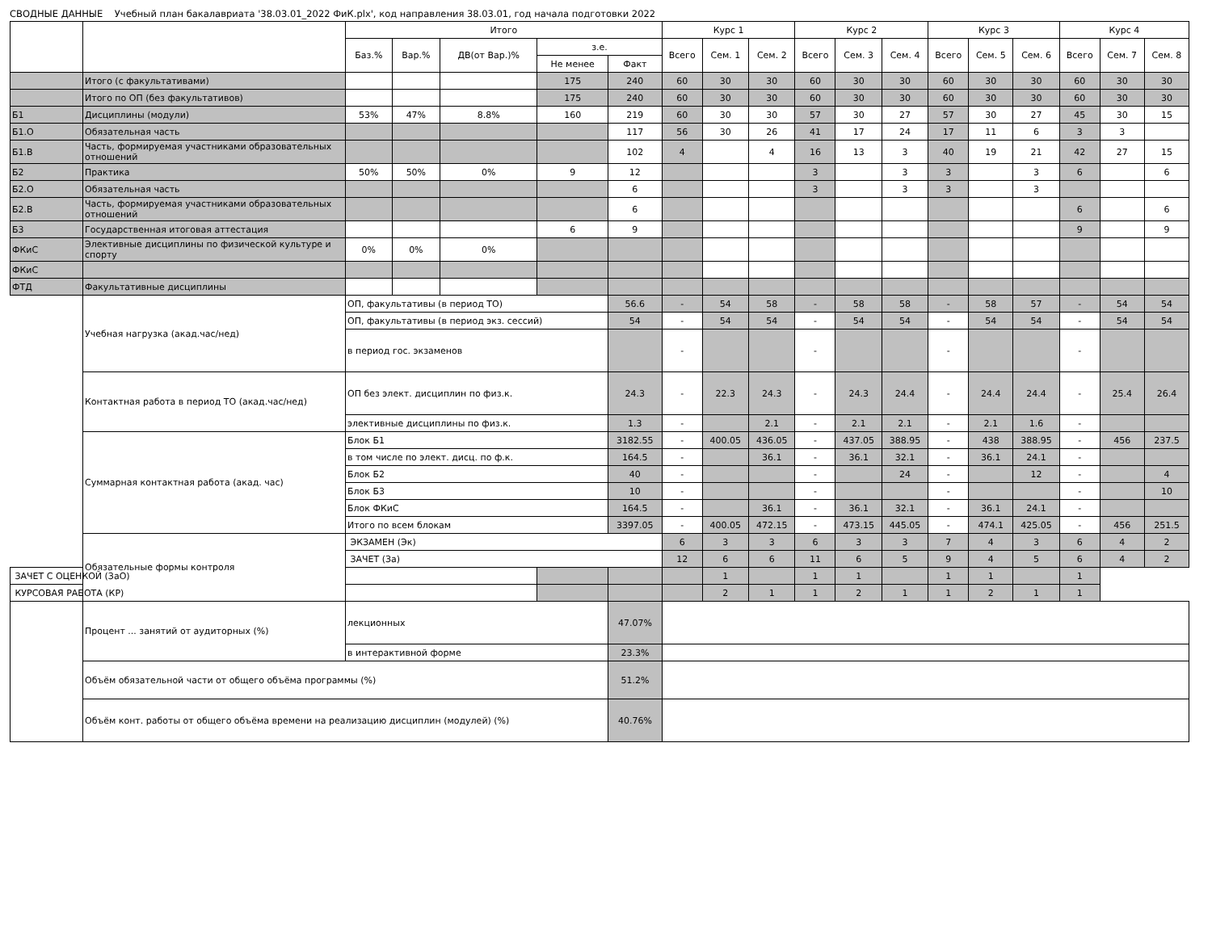СВОДНЫЕ ДАННЫЕ Учебный план бакалавриата '38.03.01_2022 ФиК.plx', код направления 38.03.01, год начала подготовки 2022
| | | Итого | | | | | Курс 1 | | | Курс 2 | | | Курс 3 | | | Курс 4 | | |
| --- | --- | --- | --- | --- | --- | --- | --- | --- | --- | --- | --- | --- | --- | --- | --- | --- | --- | --- |
| | | Баз.% | Вар.% | ДВ(от Вар.)% | з.е. | | Всего | Сем. 1 | Сем. 2 | Всего | Сем. 3 | Сем. 4 | Всего | Сем. 5 | Сем. 6 | Всего | Сем. 7 | Сем. 8 |
| | | | | | Не менее | Факт | | | | | | | | | | | | |
| | Итого (с факультативами) | | | | 175 | 240 | 60 | 30 | 30 | 60 | 30 | 30 | 60 | 30 | 30 | 60 | 30 | 30 |
| | Итого по ОП (без факультативов) | | | | 175 | 240 | 60 | 30 | 30 | 60 | 30 | 30 | 60 | 30 | 30 | 60 | 30 | 30 |
| Б1 | Дисциплины (модули) | 53% | 47% | 8.8% | 160 | 219 | 60 | 30 | 30 | 57 | 30 | 27 | 57 | 30 | 27 | 45 | 30 | 15 |
| Б1.О | Обязательная часть | | | | | 117 | 56 | 30 | 26 | 41 | 17 | 24 | 17 | 11 | 6 | 3 | 3 | |
| Б1.В | Часть, формируемая участниками образовательных отношений | | | | | 102 | 4 | | 4 | 16 | 13 | 3 | 40 | 19 | 21 | 42 | 27 | 15 |
| Б2 | Практика | 50% | 50% | 0% | 9 | 12 | | | | 3 | | 3 | 3 | | 3 | 6 | | 6 |
| Б2.О | Обязательная часть | | | | | 6 | | | | 3 | | 3 | 3 | | 3 | | | |
| Б2.В | Часть, формируемая участниками образовательных отношений | | | | | 6 | | | | | | | | | | 6 | | 6 |
| Б3 | Государственная итоговая аттестация | | | | 6 | 9 | | | | | | | | | | 9 | | 9 |
| ФКиС | Элективные дисциплины по физической культуре и спорту | 0% | 0% | 0% | | | | | | | | | | | | | | |
| ФКиС | | | | | | | | | | | | | | | | | | |
| ФТД | Факультативные дисциплины | | | | | | | | | | | | | | | | | |
| | Учебная нагрузка (акад.час/нед) | ОП, факультативы (в период ТО) | | | | 56.6 | - | 54 | 58 | - | 58 | 58 | - | 58 | 57 | - | 54 | 54 |
| | | ОП, факультативы (в период экз. сессий) | | | | 54 | - | 54 | 54 | - | 54 | 54 | - | 54 | 54 | - | 54 | 54 |
| | | в период гос. экзаменов | | | | | - | | | - | | | - | | | - | | |
| | Контактная работа в период ТО (акад.час/нед) | ОП без элект. дисциплин по физ.к. | | | | 24.3 | - | 22.3 | 24.3 | - | 24.3 | 24.4 | - | 24.4 | 24.4 | - | 25.4 | 26.4 |
| | | элективные дисциплины по физ.к. | | | | 1.3 | - | | 2.1 | - | 2.1 | 2.1 | - | 2.1 | 1.6 | - | | |
| | Суммарная контактная работа (акад. час) | Блок Б1 | | | | 3182.55 | - | 400.05 | 436.05 | - | 437.05 | 388.95 | - | 438 | 388.95 | - | 456 | 237.5 |
| | | в том числе по элект. дисц. по ф.к. | | | | 164.5 | - | | 36.1 | - | 36.1 | 32.1 | - | 36.1 | 24.1 | - | | |
| | | Блок Б2 | | | | 40 | - | | | - | | 24 | - | | 12 | - | | 4 |
| | | Блок Б3 | | | | 10 | - | | | - | | | - | | | - | | 10 |
| | | Блок ФКиС | | | | 164.5 | - | | 36.1 | - | 36.1 | 32.1 | - | 36.1 | 24.1 | - | | |
| | | Итого по всем блокам | | | | 3397.05 | - | 400.05 | 472.15 | - | 473.15 | 445.05 | - | 474.1 | 425.05 | - | 456 | 251.5 |
| | Обязательные формы контроля | ЭКЗАМЕН (Эк) | | | | | 6 | 3 | 3 | 6 | 3 | 3 | 7 | 4 | 3 | 6 | 4 | 2 |
| | | ЗАЧЕТ (За) | | | | | 12 | 6 | 6 | 11 | 6 | 5 | 9 | 4 | 5 | 6 | 4 | 2 |
| ЗАЧЕТ С ОЦЕНКОЙ (ЗаО) | | | | | | | | 1 | | 1 | 1 | | 1 | 1 | | 1 | | |
| КУРСОВАЯ РАБОТА (КР) | | | | | | | | 2 | 1 | 1 | 2 | 1 | 1 | 2 | 1 | 1 | | |
| | Процент ... занятий от аудиторных (%) | лекционных | | | | 47.07% | | | | | | | | | | | | |
| | | в интерактивной форме | | | | 23.3% | | | | | | | | | | | | |
| | Объём обязательной части от общего объёма программы (%) | | | | | 51.2% | | | | | | | | | | | | |
| | Объём конт. работы от общего объёма времени на реализацию дисциплин (модулей) (%) | | | | | 40.76% | | | | | | | | | | | | |